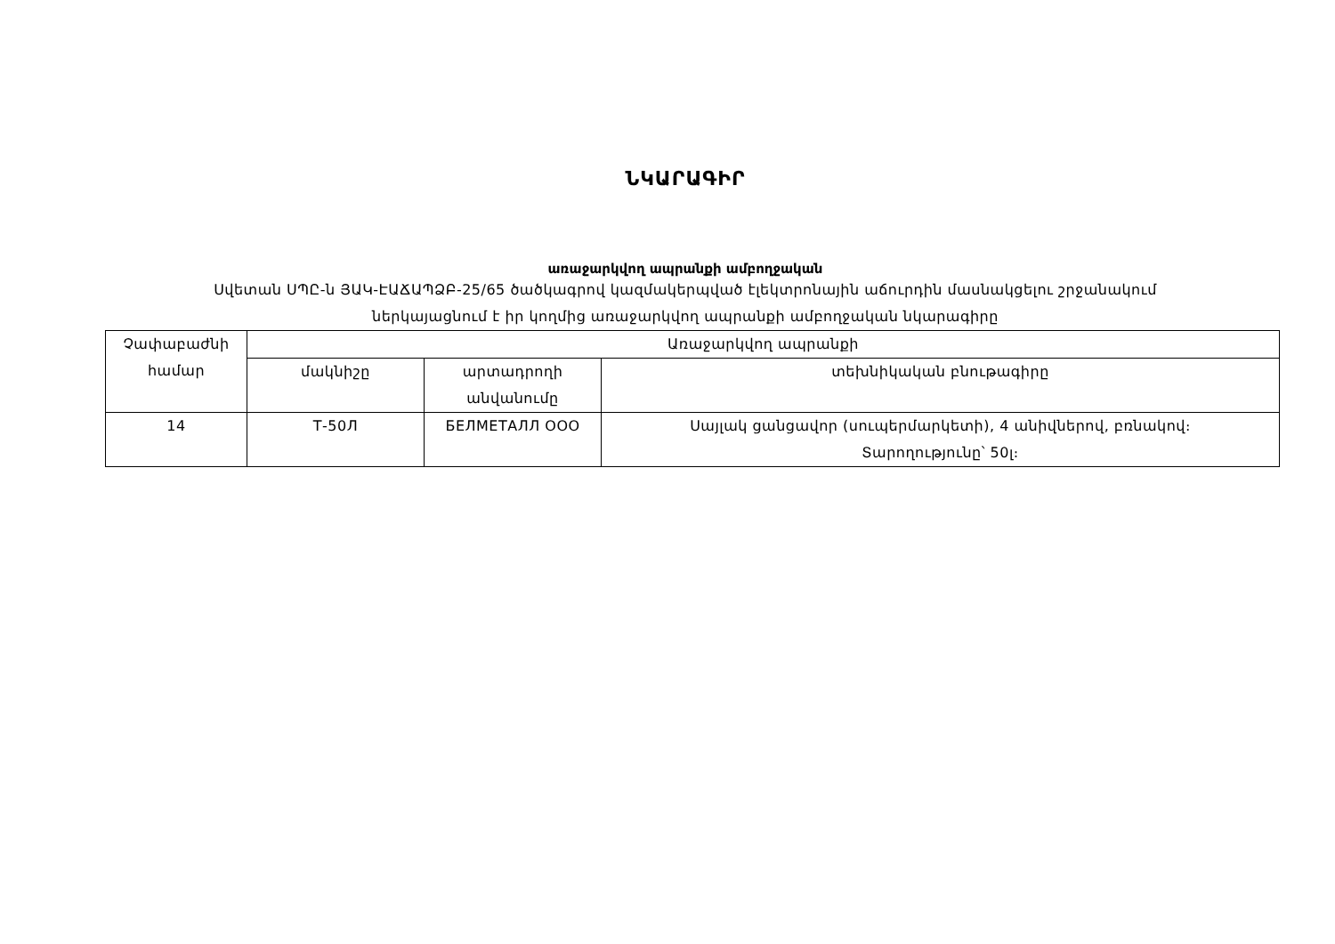ՆԿԱՐԱԳԻՐ
առաջարկվող ապրանքի ամբողջական
Սվետան ՍՊԸ-ն ՅԱԿ-ԷԱՃԱՊՁԲ-25/65 ծածկագրով կազմակերպված էլեկտրոնային աճուրդին մասնակցելու շրջանակում
ներկայացնում է իր կողմից առաջարկվող ապրանքի ամբողջական նկարագիրը
| Չափաբաժնի համար | Առաջարկվող ապրանքի | | |
| | մակնիշը | արտադրողի անվանումը | տեխնիկական բնութագիրը |
| 14 | Т-50Л | БЕЛМЕТАЛЛ ООО | Սայլակ ցանցավոր (սուպերմարկետի), 4 անիվներով, բռնակով։ Տարողությունը՝ 50լ։ |